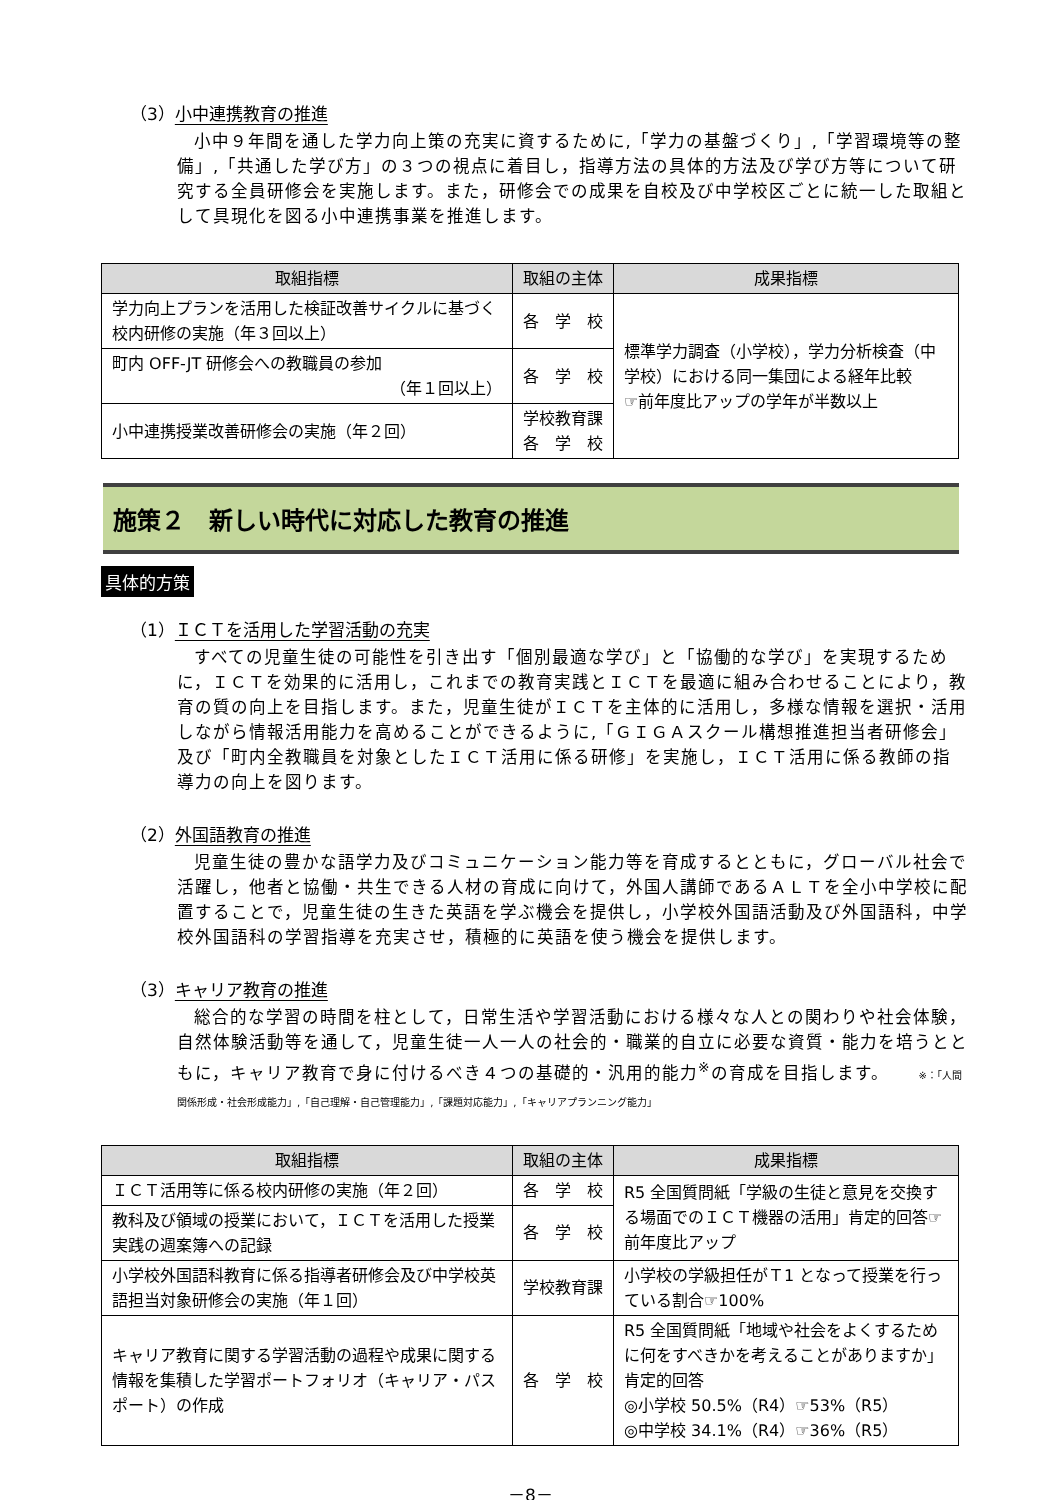（3）小中連携教育の推進
小中９年間を通した学力向上策の充実に資するために,「学力の基盤づくり」,「学習環境等の整備」,「共通した学び方」の３つの視点に着目し，指導方法の具体的方法及び学び方等について研究する全員研修会を実施します。また，研修会での成果を自校及び中学校区ごとに統一した取組として具現化を図る小中連携事業を推進します。
| 取組指標 | 取組の主体 | 成果指標 |
| --- | --- | --- |
| 学力向上プランを活用した検証改善サイクルに基づく校内研修の実施（年３回以上） | 各 学 校 | 標準学力調査（小学校），学力分析検査（中学校）における同一集団による経年比較 ☞前年度比アップの学年が半数以上 |
| 町内 OFF-JT 研修会への教職員の参加 （年１回以上） | 各 学 校 | |
| 小中連携授業改善研修会の実施（年２回） | 学校教育課 各 学 校 | |
施策２　新しい時代に対応した教育の推進
具体的方策
（1）ＩＣＴを活用した学習活動の充実
すべての児童生徒の可能性を引き出す「個別最適な学び」と「協働的な学び」を実現するために，ＩＣＴを効果的に活用し，これまでの教育実践とＩＣＴを最適に組み合わせることにより，教育の質の向上を目指します。また，児童生徒がＩＣＴを主体的に活用し，多様な情報を選択・活用しながら情報活用能力を高めることができるように,「ＧＩＧＡスクール構想推進担当者研修会」及び「町内全教職員を対象としたＩＣＴ活用に係る研修」を実施し，ＩＣＴ活用に係る教師の指導力の向上を図ります。
（2）外国語教育の推進
児童生徒の豊かな語学力及びコミュニケーション能力等を育成するとともに，グローバル社会で活躍し，他者と協働・共生できる人材の育成に向けて，外国人講師であるＡＬＴを全小中学校に配置することで，児童生徒の生きた英語を学ぶ機会を提供し，小学校外国語活動及び外国語科，中学校外国語科の学習指導を充実させ，積極的に英語を使う機会を提供します。
（3）キャリア教育の推進
総合的な学習の時間を柱として，日常生活や学習活動における様々な人との関わりや社会体験，自然体験活動等を通して，児童生徒一人一人の社会的・職業的自立に必要な資質・能力を培うとともに，キャリア教育で身に付けるべき４つの基礎的・汎用的能力<sup>※</sup>の育成を目指します。 ※：「人間関係形成・社会形成能力」,「自己理解・自己管理能力」,「課題対応能力」,「キャリアプランニング能力」
| 取組指標 | 取組の主体 | 成果指標 |
| --- | --- | --- |
| ＩＣＴ活用等に係る校内研修の実施（年２回） | 各 学 校 | R5 全国質問紙「学級の生徒と意見を交換する場面でのＩＣＴ機器の活用」肯定的回答☞前年度比アップ |
| 教科及び領域の授業において，ＩＣＴを活用した授業実践の週案簿への記録 | 各 学 校 | |
| 小学校外国語科教育に係る指導者研修会及び中学校英語担当対象研修会の実施（年１回） | 学校教育課 | 小学校の学級担任がＴ1 となって授業を行っている割合☞100% |
| キャリア教育に関する学習活動の過程や成果に関する情報を集積した学習ポートフォリオ（キャリア・パスポート）の作成 | 各 学 校 | R5 全国質問紙「地域や社会をよくするために何をすべきかを考えることがありますか」肯定的回答 ◎小学校 50.5%（R4）☞53%（R5） ◎中学校 34.1%（R4）☞36%（R5） |
－8－